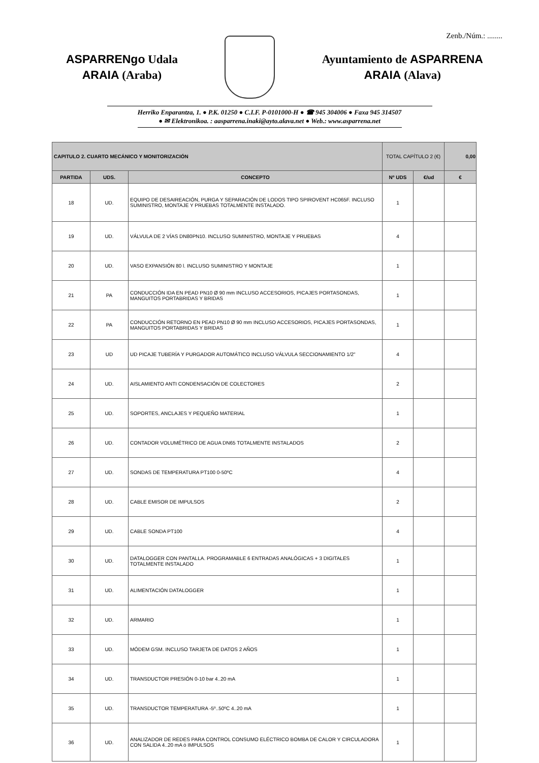Zenb./Núm.: ........
ASPARRENgo Udala
ARAIA (Araba)
Ayuntamiento de ASPARRENA
ARAIA (Alava)
Herriko Enparantza, 1. ● P.K. 01250 ● C.I.F. P-0101000-H ● ☎ 945 304006 ● Faxa 945 314507
● ✉ Elektronikoa. : aasparrena.inaki@ayto.alava.net ● Web.: www.asparrena.net
| CAPITULO 2. CUARTO MECÁNICO Y MONITORIZACIÓN | | | TOTAL CAPÍTULO 2 (€) | | 0,00 |
| PARTIDA | UDS. | CONCEPTO | Nº UDS | €/ud | € |
| 18 | UD. | EQUIPO DE DESAIREACIÓN, PURGA Y SEPARACIÓN DE LODOS TIPO SPIROVENT HC065F. INCLUSO SUMINISTRO, MONTAJE Y PRUEBAS TOTALMENTE INSTALADO. | 1 | | |
| 19 | UD. | VÁLVULA DE 2 VÍAS DN80PN10. INCLUSO SUMINISTRO, MONTAJE Y PRUEBAS | 4 | | |
| 20 | UD. | VASO EXPANSIÓN 80 l. INCLUSO SUMINISTRO Y MONTAJE | 1 | | |
| 21 | PA | CONDUCCIÓN IDA EN PEAD PN10 Ø 90 mm INCLUSO ACCESORIOS, PICAJES PORTASONDAS, MANGUITOS PORTABRIDAS Y BRIDAS | 1 | | |
| 22 | PA | CONDUCCIÓN RETORNO EN PEAD PN10 Ø 90 mm INCLUSO ACCESORIOS, PICAJES PORTASONDAS, MANGUITOS PORTABRIDAS Y BRIDAS | 1 | | |
| 23 | UD | UD PICAJE TUBERÍA Y PURGADOR AUTOMÁTICO INCLUSO VÁLVULA SECCIONAMIENTO 1/2" | 4 | | |
| 24 | UD. | AISLAMIENTO ANTI CONDENSACIÓN DE COLECTORES | 2 | | |
| 25 | UD. | SOPORTES, ANCLAJES Y PEQUEÑO MATERIAL | 1 | | |
| 26 | UD. | CONTADOR VOLUMÉTRICO DE AGUA DN65 TOTALMENTE INSTALADOS | 2 | | |
| 27 | UD. | SONDAS DE TEMPERATURA PT100 0-50ºC | 4 | | |
| 28 | UD. | CABLE EMISOR DE IMPULSOS | 2 | | |
| 29 | UD. | CABLE SONDA PT100 | 4 | | |
| 30 | UD. | DATALOGGER CON PANTALLA. PROGRAMABLE 6 ENTRADAS ANALÓGICAS + 3 DIGITALES TOTALMENTE INSTALADO | 1 | | |
| 31 | UD. | ALIMENTACIÓN DATALOGGER | 1 | | |
| 32 | UD. | ARMARIO | 1 | | |
| 33 | UD. | MÓDEM GSM. INCLUSO TARJETA DE DATOS 2 AÑOS | 1 | | |
| 34 | UD. | TRANSDUCTOR PRESIÓN 0-10 bar 4..20 mA | 1 | | |
| 35 | UD. | TRANSDUCTOR TEMPERATURA -5º..50ºC 4..20 mA | 1 | | |
| 36 | UD. | ANALIZADOR DE REDES PARA CONTROL CONSUMO ELÉCTRICO BOMBA DE CALOR Y CIRCULADORA CON SALIDA 4..20 mA ó IMPULSOS | 1 | | |